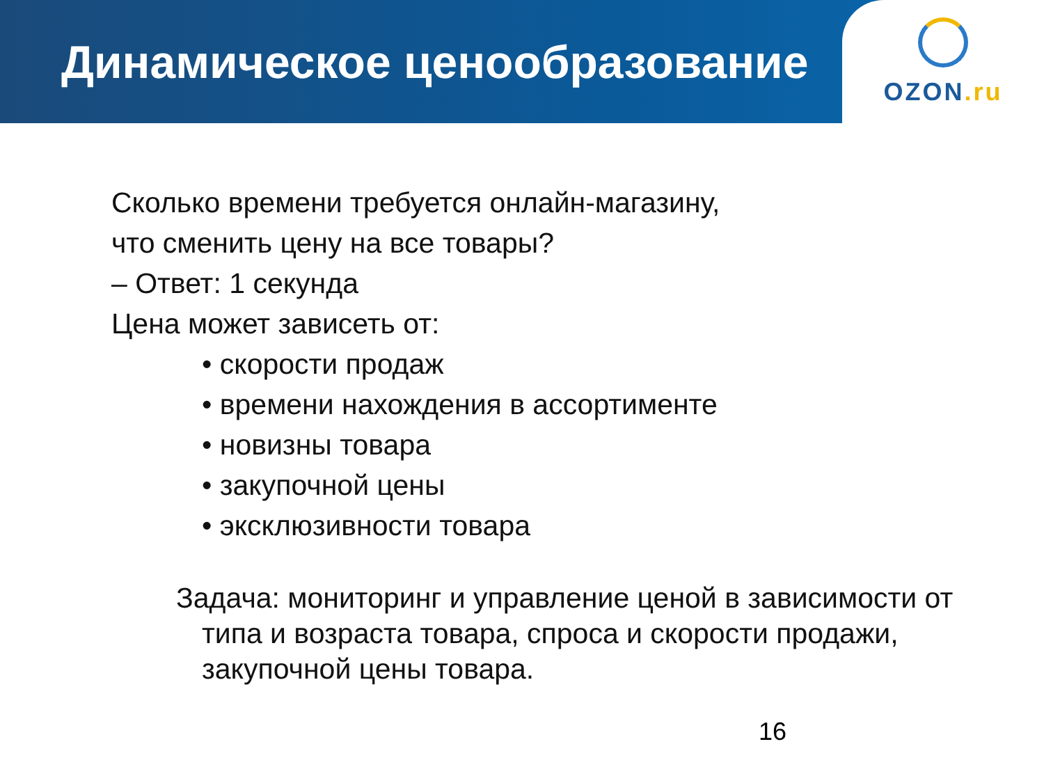Динамическое ценообразование
OZON.ru
Сколько времени требуется онлайн-магазину,
что сменить цену на все товары?
– Ответ: 1 секунда
Цена может зависеть от:
• скорости продаж
• времени нахождения в ассортименте
• новизны товара
• закупочной цены
• эксклюзивности товара
Задача: мониторинг и управление ценой в зависимости от типа и возраста товара, спроса и скорости продажи, закупочной цены товара.
16